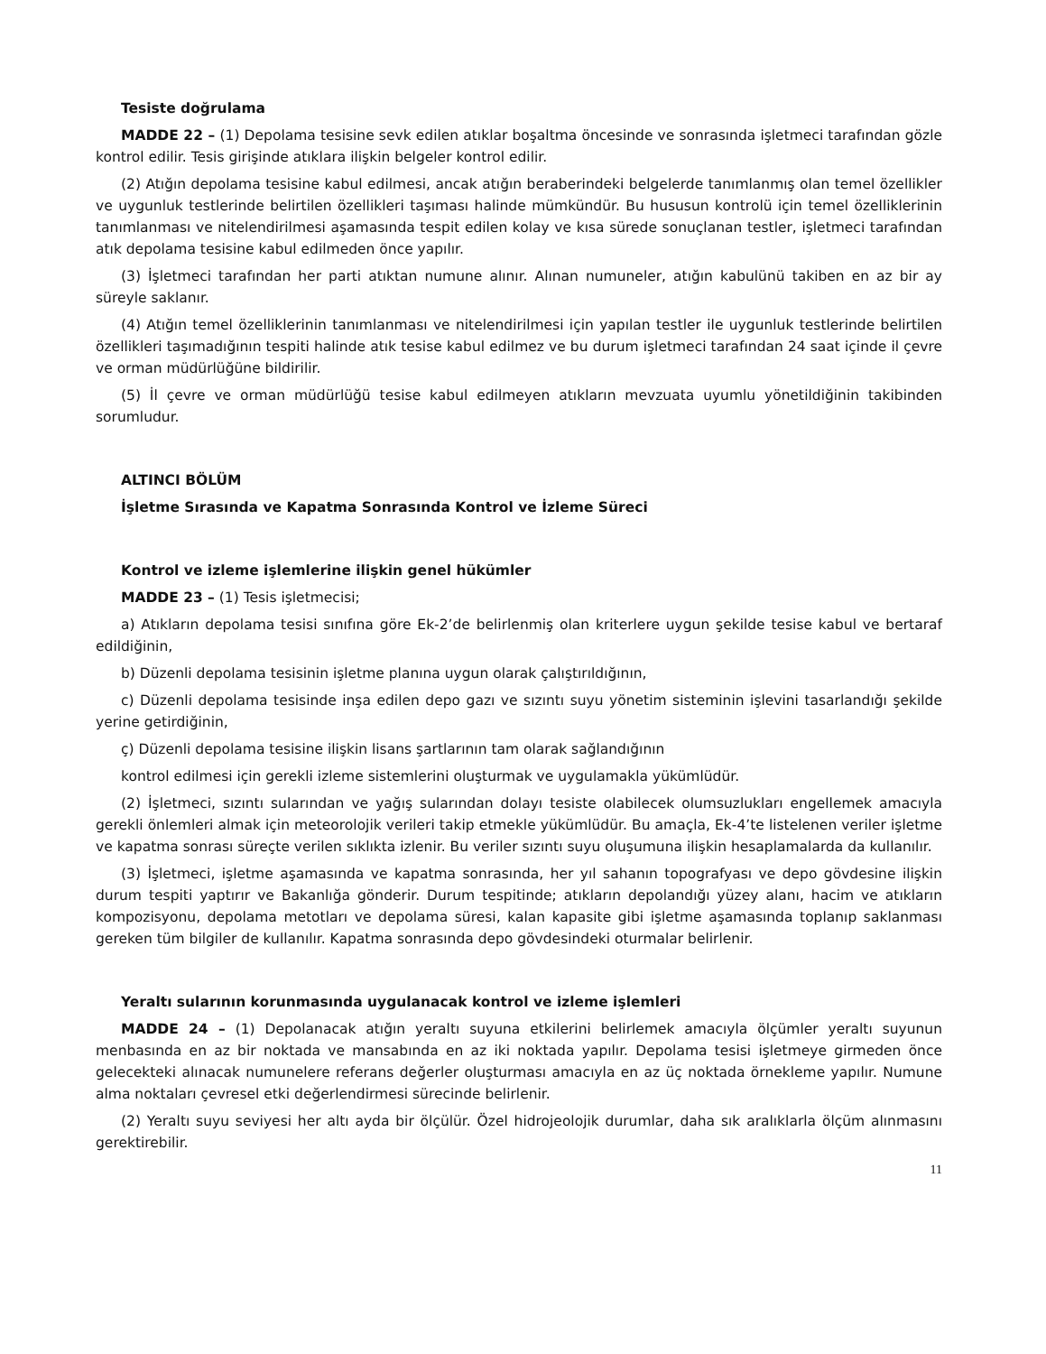Tesiste doğrulama
MADDE 22 – (1) Depolama tesisine sevk edilen atıklar boşaltma öncesinde ve sonrasında işletmeci tarafından gözle kontrol edilir. Tesis girişinde atıklara ilişkin belgeler kontrol edilir.
(2) Atığın depolama tesisine kabul edilmesi, ancak atığın beraberindeki belgelerde tanımlanmış olan temel özellikler ve uygunluk testlerinde belirtilen özellikleri taşıması halinde mümkündür. Bu hususun kontrolü için temel özelliklerinin tanımlanması ve nitelendirilmesi aşamasında tespit edilen kolay ve kısa sürede sonuçlanan testler, işletmeci tarafından atık depolama tesisine kabul edilmeden önce yapılır.
(3) İşletmeci tarafından her parti atıktan numune alınır. Alınan numuneler, atığın kabulünü takiben en az bir ay süreyle saklanır.
(4) Atığın temel özelliklerinin tanımlanması ve nitelendirilmesi için yapılan testler ile uygunluk testlerinde belirtilen özellikleri taşımadığının tespiti halinde atık tesise kabul edilmez ve bu durum işletmeci tarafından 24 saat içinde il çevre ve orman müdürlüğüne bildirilir.
(5) İl çevre ve orman müdürlüğü tesise kabul edilmeyen atıkların mevzuata uyumlu yönetildiğinin takibinden sorumludur.
ALTINCI BÖLÜM
İşletme Sırasında ve Kapatma Sonrasında Kontrol ve İzleme Süreci
Kontrol ve izleme işlemlerine ilişkin genel hükümler
MADDE 23 – (1) Tesis işletmecisi;
a) Atıkların depolama tesisi sınıfına göre Ek-2’de belirlenmiş olan kriterlere uygun şekilde tesise kabul ve bertaraf edildiğinin,
b) Düzenli depolama tesisinin işletme planına uygun olarak çalıştırıldığının,
c) Düzenli depolama tesisinde inşa edilen depo gazı ve sızıntı suyu yönetim sisteminin işlevini tasarlandığı şekilde yerine getirdiğinin,
ç) Düzenli depolama tesisine ilişkin lisans şartlarının tam olarak sağlandığının
kontrol edilmesi için gerekli izleme sistemlerini oluşturmak ve uygulamakla yükümlüdür.
(2) İşletmeci, sızıntı sularından ve yağış sularından dolayı tesiste olabilecek olumsuzlukları engellemek amacıyla gerekli önlemleri almak için meteorolojik verileri takip etmekle yükümlüdür. Bu amaçla, Ek-4’te listelenen veriler işletme ve kapatma sonrası süreçte verilen sıklıkta izlenir. Bu veriler sızıntı suyu oluşumuna ilişkin hesaplamalarda da kullanılır.
(3) İşletmeci, işletme aşamasında ve kapatma sonrasında, her yıl sahanın topografyası ve depo gövdesine ilişkin durum tespiti yaptırır ve Bakanlığa gönderir. Durum tespitinde; atıkların depolandığı yüzey alanı, hacim ve atıkların kompozisyonu, depolama metotları ve depolama süresi, kalan kapasite gibi işletme aşamasında toplanıp saklanması gereken tüm bilgiler de kullanılır. Kapatma sonrasında depo gövdesindeki oturmalar belirlenir.
Yeraltı sularının korunmasında uygulanacak kontrol ve izleme işlemleri
MADDE 24 – (1) Depolanacak atığın yeraltı suyuna etkilerini belirlemek amacıyla ölçümler yeraltı suyunun menbasında en az bir noktada ve mansabında en az iki noktada yapılır. Depolama tesisi işletmeye girmeden önce gelecekteki alınacak numunelere referans değerler oluşturması amacıyla en az üç noktada örnekleme yapılır. Numune alma noktaları çevresel etki değerlendirmesi sürecinde belirlenir.
(2) Yeraltı suyu seviyesi her altı ayda bir ölçülür. Özel hidrojeolojik durumlar, daha sık aralıklarla ölçüm alınmasını gerektirebilir.
11